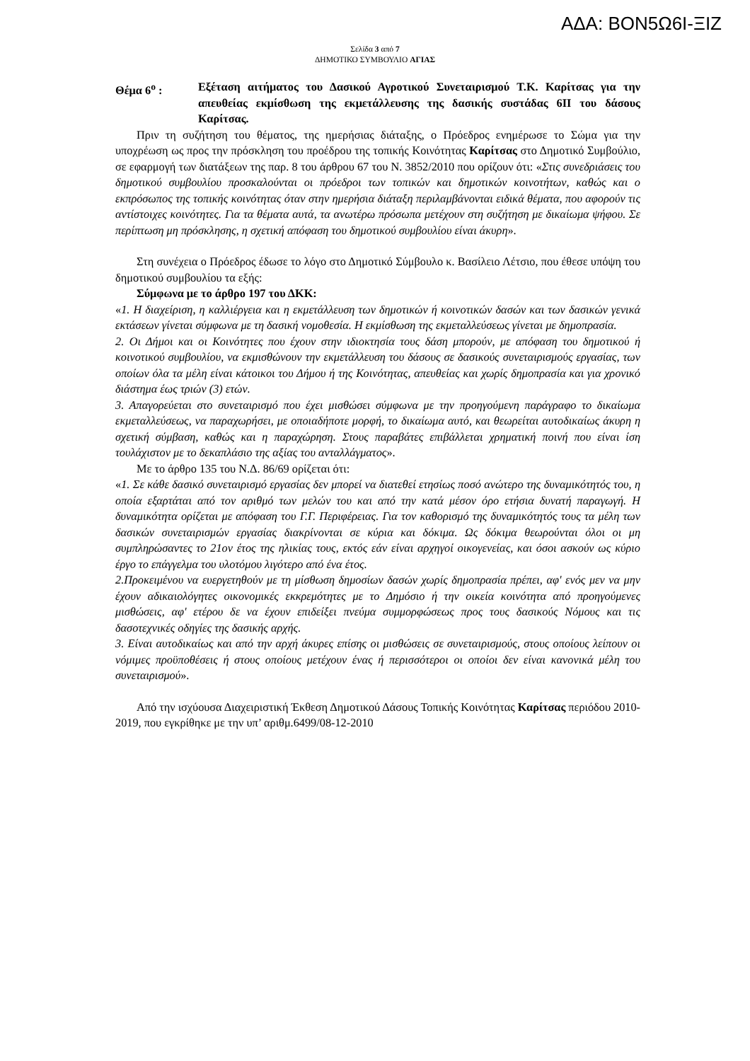ΑΔΑ: ΒΟΝ5Ω6Ι-ΞΙΖ
Σελίδα 3 από 7
ΔΗΜΟΤΙΚΟ ΣΥΜΒΟΥΛΙΟ ΑΓΙΑΣ
Θέμα 6<sup>ο</sup> : Εξέταση αιτήματος του Δασικού Αγροτικού Συνεταιρισμού Τ.Κ. Καρίτσας για την απευθείας εκμίσθωση της εκμετάλλευσης της δασικής συστάδας 6ΙΙ του δάσους Καρίτσας.
Πριν τη συζήτηση του θέματος, της ημερήσιας διάταξης, ο Πρόεδρος ενημέρωσε το Σώμα για την υποχρέωση ως προς την πρόσκληση του προέδρου της τοπικής Κοινότητας Καρίτσας στο Δημοτικό Συμβούλιο, σε εφαρμογή των διατάξεων της παρ. 8 του άρθρου 67 του Ν. 3852/2010 που ορίζουν ότι: «Στις συνεδριάσεις του δημοτικού συμβουλίου προσκαλούνται οι πρόεδροι των τοπικών και δημοτικών κοινοτήτων, καθώς και ο εκπρόσωπος της τοπικής κοινότητας όταν στην ημερήσια διάταξη περιλαμβάνονται ειδικά θέματα, που αφορούν τις αντίστοιχες κοινότητες. Για τα θέματα αυτά, τα ανωτέρω πρόσωπα μετέχουν στη συζήτηση με δικαίωμα ψήφου. Σε περίπτωση μη πρόσκλησης, η σχετική απόφαση του δημοτικού συμβουλίου είναι άκυρη».
Στη συνέχεια ο Πρόεδρος έδωσε το λόγο στο Δημοτικό Σύμβουλο κ. Βασίλειο Λέτσιο, που έθεσε υπόψη του δημοτικού συμβουλίου τα εξής:
Σύμφωνα με το άρθρο 197 του ΔΚΚ:
«1. Η διαχείριση, η καλλιέργεια και η εκμετάλλευση των δημοτικών ή κοινοτικών δασών και των δασικών γενικά εκτάσεων γίνεται σύμφωνα με τη δασική νομοθεσία. Η εκμίσθωση της εκμεταλλεύσεως γίνεται με δημοπρασία.
2. Οι Δήμοι και οι Κοινότητες που έχουν στην ιδιοκτησία τους δάση μπορούν, με απόφαση του δημοτικού ή κοινοτικού συμβουλίου, να εκμισθώνουν την εκμετάλλευση του δάσους σε δασικούς συνεταιρισμούς εργασίας, των οποίων όλα τα μέλη είναι κάτοικοι του Δήμου ή της Κοινότητας, απευθείας και χωρίς δημοπρασία και για χρονικό διάστημα έως τριών (3) ετών.
3. Απαγορεύεται στο συνεταιρισμό που έχει μισθώσει σύμφωνα με την προηγούμενη παράγραφο το δικαίωμα εκμεταλλεύσεως, να παραχωρήσει, με οποιαδήποτε μορφή, το δικαίωμα αυτό, και θεωρείται αυτοδικαίως άκυρη η σχετική σύμβαση, καθώς και η παραχώρηση. Στους παραβάτες επιβάλλεται χρηματική ποινή που είναι ίση τουλάχιστον με το δεκαπλάσιο της αξίας του ανταλλάγματος».
Με το άρθρο 135 του Ν.Δ. 86/69 ορίζεται ότι:
«1. Σε κάθε δασικό συνεταιρισμό εργασίας δεν μπορεί να διατεθεί ετησίως ποσό ανώτερο της δυναμικότητός του, η οποία εξαρτάται από τον αριθμό των μελών του και από την κατά μέσον όρο ετήσια δυνατή παραγωγή. Η δυναμικότητα ορίζεται με απόφαση του Γ.Γ. Περιφέρειας. Για τον καθορισμό της δυναμικότητός τους τα μέλη των δασικών συνεταιρισμών εργασίας διακρίνονται σε κύρια και δόκιμα. Ως δόκιμα θεωρούνται όλοι οι μη συμπληρώσαντες το 21ον έτος της ηλικίας τους, εκτός εάν είναι αρχηγοί οικογενείας, και όσοι ασκούν ως κύριο έργο το επάγγελμα του υλοτόμου λιγότερο από ένα έτος.
2.Προκειμένου να ευεργετηθούν με τη μίσθωση δημοσίων δασών χωρίς δημοπρασία πρέπει, αφ' ενός μεν να μην έχουν αδικαιολόγητες οικονομικές εκκρεμότητες με το Δημόσιο ή την οικεία κοινότητα από προηγούμενες μισθώσεις, αφ' ετέρου δε να έχουν επιδείξει πνεύμα συμμορφώσεως προς τους δασικούς Νόμους και τις δασοτεχνικές οδηγίες της δασικής αρχής.
3. Είναι αυτοδικαίως και από την αρχή άκυρες επίσης οι μισθώσεις σε συνεταιρισμούς, στους οποίους λείπουν οι νόμιμες προϋποθέσεις ή στους οποίους μετέχουν ένας ή περισσότεροι οι οποίοι δεν είναι κανονικά μέλη του συνεταιρισμού».
Από την ισχύουσα Διαχειριστική Έκθεση Δημοτικού Δάσους Τοπικής Κοινότητας Καρίτσας περιόδου 2010-2019, που εγκρίθηκε με την υπ’ αριθμ.6499/08-12-2010